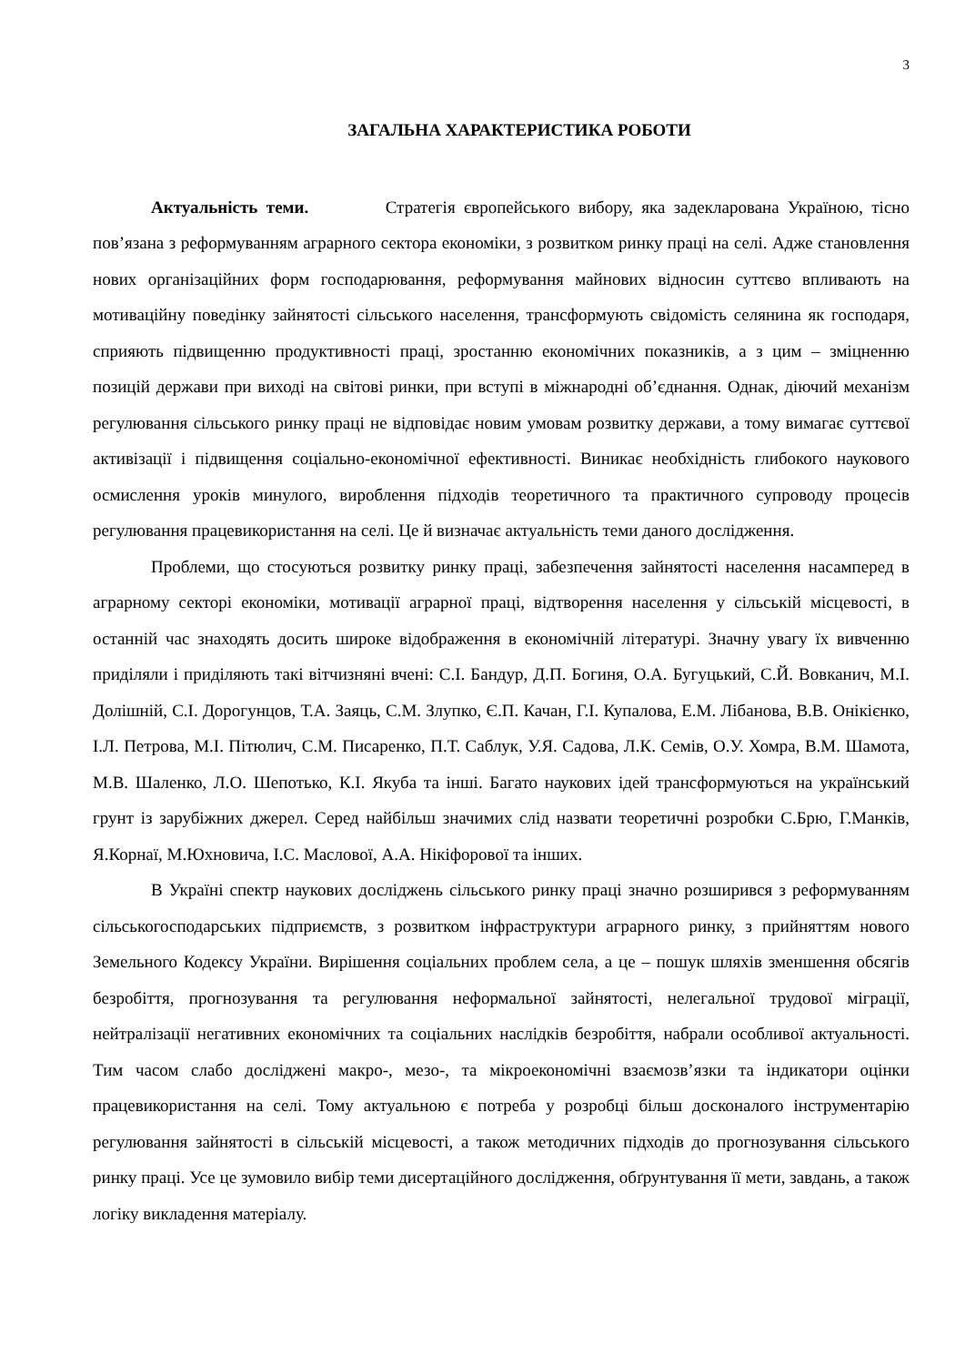3
ЗАГАЛЬНА ХАРАКТЕРИСТИКА РОБОТИ
Актуальність теми. Стратегія європейського вибору, яка задекларована Україною, тісно пов’язана з реформуванням аграрного сектора економіки, з розвитком ринку праці на селі. Адже становлення нових організаційних форм господарювання, реформування майнових відносин суттєво впливають на мотиваційну поведінку зайнятості сільського населення, трансформують свідомість селянина як господаря, сприяють підвищенню продуктивності праці, зростанню економічних показників, а з цим – зміцненню позицій держави при виході на світові ринки, при вступі в міжнародні об’єднання. Однак, діючий механізм регулювання сільського ринку праці не відповідає новим умовам розвитку держави, а тому вимагає суттєвої активізації і підвищення соціально-економічної ефективності. Виникає необхідність глибокого наукового осмислення уроків минулого, вироблення підходів теоретичного та практичного супроводу процесів регулювання працевикористання на селі. Це й визначає актуальність теми даного дослідження.
Проблеми, що стосуються розвитку ринку праці, забезпечення зайнятості населення насамперед в аграрному секторі економіки, мотивації аграрної праці, відтворення населення у сільській місцевості, в останній час знаходять досить широке відображення в економічній літературі. Значну увагу їх вивченню приділяли і приділяють такі вітчизняні вчені: С.І. Бандур, Д.П. Богиня, О.А. Бугуцький, С.Й. Вовканич, М.І. Долішній, С.І. Дорогунцов, Т.А. Заяць, С.М. Злупко, Є.П. Качан, Г.І. Купалова, Е.М. Лібанова, В.В. Онікієнко, І.Л. Петрова, М.І. Пітюлич, С.М. Писаренко, П.Т. Саблук, У.Я. Садова, Л.К. Семів, О.У. Хомра, В.М. Шамота, М.В. Шаленко, Л.О. Шепотько, К.І. Якуба та інші. Багато наукових ідей трансформуються на український грунт із зарубіжних джерел. Серед найбільш значимих слід назвати теоретичні розробки С.Брю, Г.Манків, Я.Корнаї, М.Юхновича, І.С. Маслової, А.А. Нікіфорової та інших.
В Україні спектр наукових досліджень сільського ринку праці значно розширився з реформуванням сільськогосподарських підприємств, з розвитком інфраструктури аграрного ринку, з прийняттям нового Земельного Кодексу України. Вирішення соціальних проблем села, а це – пошук шляхів зменшення обсягів безробіття, прогнозування та регулювання неформальної зайнятості, нелегальної трудової міграції, нейтралізації негативних економічних та соціальних наслідків безробіття, набрали особливої актуальності. Тим часом слабо досліджені макро-, мезо-, та мікроекономічні взаємозв’язки та індикатори оцінки працевикористання на селі. Тому актуальною є потреба у розробці більш досконалого інструментарію регулювання зайнятості в сільській місцевості, а також методичних підходів до прогнозування сільського ринку праці. Усе це зумовило вибір теми дисертаційного дослідження, обґрунтування її мети, завдань, а також логіку викладення матеріалу.